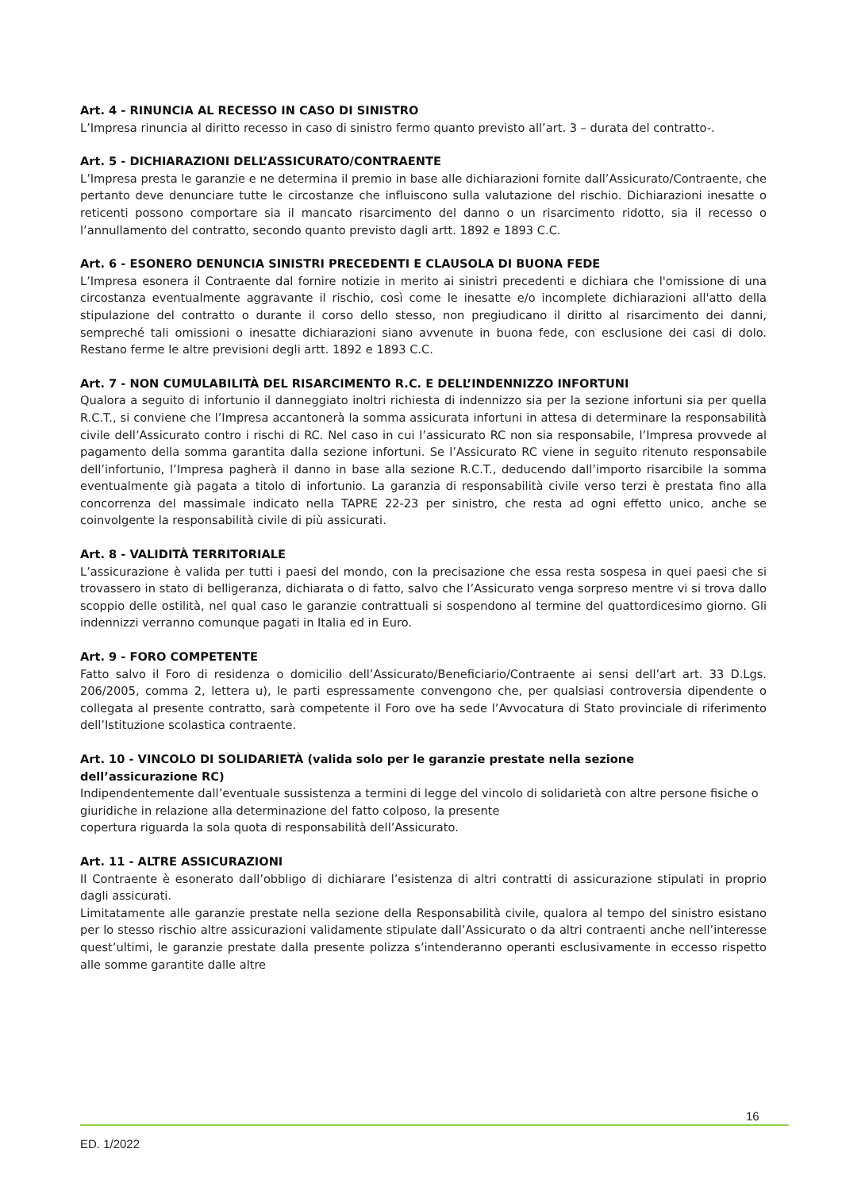Art. 4 - RINUNCIA AL RECESSO IN CASO DI SINISTRO
L’Impresa rinuncia al diritto recesso in caso di sinistro fermo quanto previsto all’art. 3 – durata del contratto-.
Art. 5 - DICHIARAZIONI DELL’ASSICURATO/CONTRAENTE
L’Impresa presta le garanzie e ne determina il premio in base alle dichiarazioni fornite dall’Assicurato/Contraente, che pertanto deve denunciare tutte le circostanze che influiscono sulla valutazione del rischio. Dichiarazioni inesatte o reticenti possono comportare sia il mancato risarcimento del danno o un risarcimento ridotto, sia il recesso o l’annullamento del contratto, secondo quanto previsto dagli artt. 1892 e 1893 C.C.
Art. 6 - ESONERO DENUNCIA SINISTRI PRECEDENTI E CLAUSOLA DI BUONA FEDE
L’Impresa esonera il Contraente dal fornire notizie in merito ai sinistri precedenti e dichiara che l'omissione di una circostanza eventualmente aggravante il rischio, così come le inesatte e/o incomplete dichiarazioni all'atto della stipulazione del contratto o durante il corso dello stesso, non pregiudicano il diritto al risarcimento dei danni, sempreché tali omissioni o inesatte dichiarazioni siano avvenute in buona fede, con esclusione dei casi di dolo. Restano ferme le altre previsioni degli artt. 1892 e 1893 C.C.
Art. 7 - NON CUMULABILITÀ DEL RISARCIMENTO R.C. E DELL’INDENNIZZO INFORTUNI
Qualora a seguito di infortunio il danneggiato inoltri richiesta di indennizzo sia per la sezione infortuni sia per quella R.C.T., si conviene che l’Impresa accantonerà la somma assicurata infortuni in attesa di determinare la responsabilità civile dell’Assicurato contro i rischi di RC. Nel caso in cui l’assicurato RC non sia responsabile, l’Impresa provvede al pagamento della somma garantita dalla sezione infortuni. Se l’Assicurato RC viene in seguito ritenuto responsabile dell’infortunio, l’Impresa pagherà il danno in base alla sezione R.C.T., deducendo dall’importo risarcibile la somma eventualmente già pagata a titolo di infortunio. La garanzia di responsabilità civile verso terzi è prestata fino alla concorrenza del massimale indicato nella TAPRE 22-23 per sinistro, che resta ad ogni effetto unico, anche se coinvolgente la responsabilità civile di più assicurati.
Art. 8 - VALIDITÀ TERRITORIALE
L’assicurazione è valida per tutti i paesi del mondo, con la precisazione che essa resta sospesa in quei paesi che si trovassero in stato di belligeranza, dichiarata o di fatto, salvo che l’Assicurato venga sorpreso mentre vi si trova dallo scoppio delle ostilità, nel qual caso le garanzie contrattuali si sospendono al termine del quattordicesimo giorno. Gli indennizzi verranno comunque pagati in Italia ed in Euro.
Art. 9 - FORO COMPETENTE
Fatto salvo il Foro di residenza o domicilio dell’Assicurato/Beneficiario/Contraente ai sensi dell’art art. 33 D.Lgs. 206/2005, comma 2, lettera u), le parti espressamente convengono che, per qualsiasi controversia dipendente o collegata al presente contratto, sarà competente il Foro ove ha sede l’Avvocatura di Stato provinciale di riferimento dell’Istituzione scolastica contraente.
Art. 10 - VINCOLO DI SOLIDARIETÀ (valida solo per le garanzie prestate nella sezione
dell’assicurazione RC)
Indipendentemente dall’eventuale sussistenza a termini di legge del vincolo di solidarietà con altre persone fisiche o giuridiche in relazione alla determinazione del fatto colposo, la presente
copertura riguarda la sola quota di responsabilità dell’Assicurato.
Art. 11 - ALTRE ASSICURAZIONI
Il Contraente è esonerato dall’obbligo di dichiarare l’esistenza di altri contratti di assicurazione stipulati in proprio dagli assicurati.
Limitatamente alle garanzie prestate nella sezione della Responsabilità civile, qualora al tempo del sinistro esistano per lo stesso rischio altre assicurazioni validamente stipulate dall’Assicurato o da altri contraenti anche nell’interesse quest’ultimi, le garanzie prestate dalla presente polizza s’intenderanno operanti esclusivamente in eccesso rispetto alle somme garantite dalle altre
16
ED. 1/2022